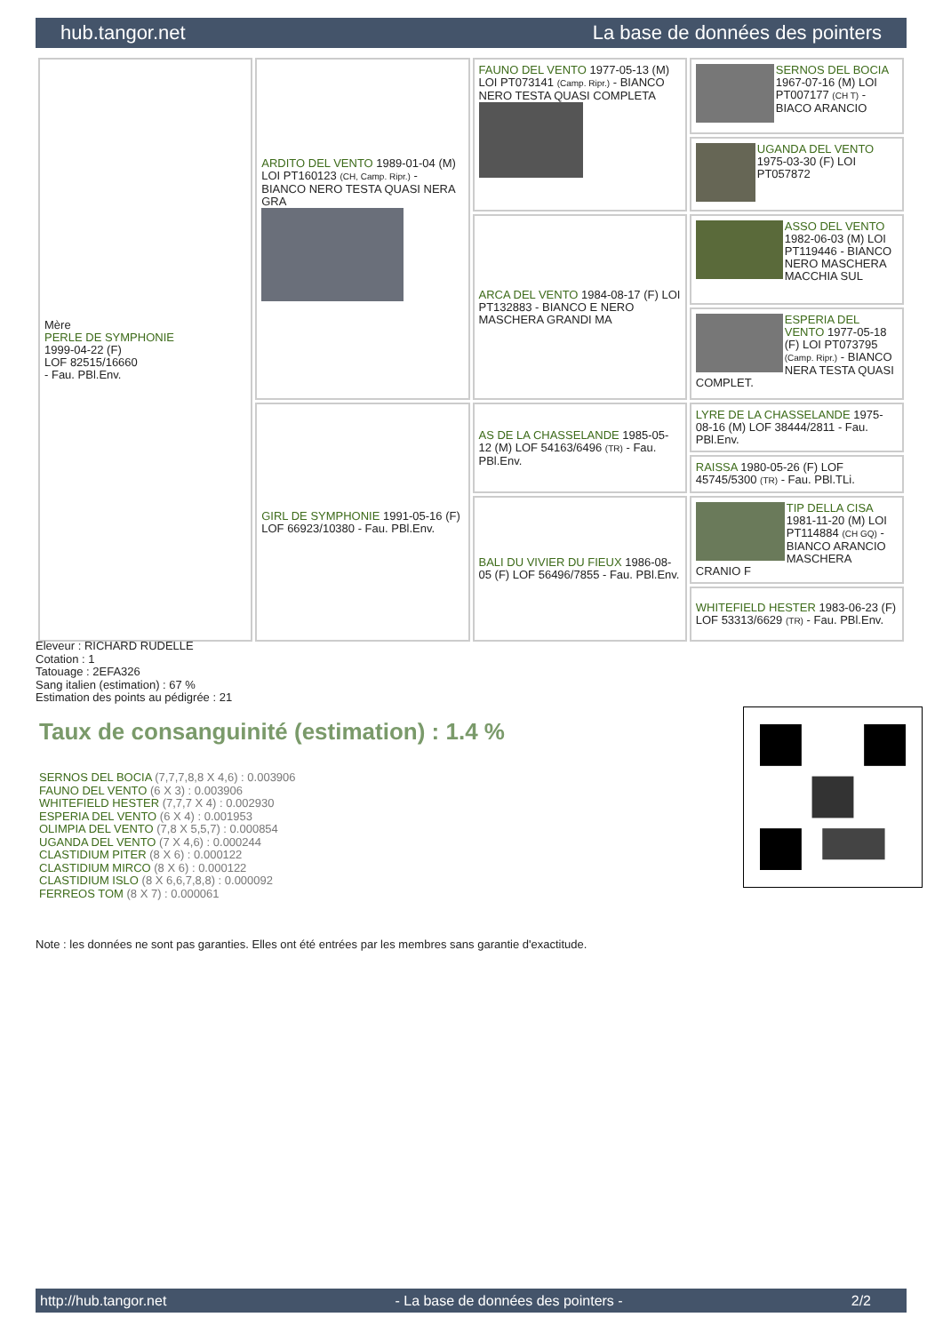hub.tangor.net La base de données des pointers
| Mère PERLE DE SYMPHONIE 1999-04-22 (F) LOF 82515/16660 - Fau. PBl.Env. | ARDITO DEL VENTO 1989-01-04 (M) LOI PT160123 (CH, Camp. Ripr.) - BIANCO NERO TESTA QUASI NERA GRA | FAUNO DEL VENTO 1977-05-13 (M) LOI PT073141 (Camp. Ripr.) - BIANCO NERO TESTA QUASI COMPLETA | SERNOS DEL BOCIA 1967-07-16 (M) LOI PT007177 (CH T) - BIACO ARANCIO |
| | | | UGANDA DEL VENTO 1975-03-30 (F) LOI PT057872 |
| | | ARCA DEL VENTO 1984-08-17 (F) LOI PT132883 - BIANCO E NERO MASCHERA GRANDI MA | ASSO DEL VENTO 1982-06-03 (M) LOI PT119446 - BIANCO NERO MASCHERA MACCHIA SUL |
| | | | ESPERIA DEL VENTO 1977-05-18 (F) LOI PT073795 (Camp. Ripr.) - BIANCO NERA TESTA QUASI COMPLET. |
| | GIRL DE SYMPHONIE 1991-05-16 (F) LOF 66923/10380 - Fau. PBl.Env. | AS DE LA CHASSELANDE 1985-05-12 (M) LOF 54163/6496 (TR) - Fau. PBl.Env. | LYRE DE LA CHASSELANDE 1975-08-16 (M) LOF 38444/2811 - Fau. PBl.Env. |
| | | | RAISSA 1980-05-26 (F) LOF 45745/5300 (TR) - Fau. PBl.TLi. |
| | | BALI DU VIVIER DU FIEUX 1986-08-05 (F) LOF 56496/7855 - Fau. PBl.Env. | TIP DELLA CISA 1981-11-20 (M) LOI PT114884 (CH GQ) - BIANCO ARANCIO MASCHERA CRANIO F |
| | | | WHITEFIELD HESTER 1983-06-23 (F) LOF 53313/6629 (TR) - Fau. PBl.Env. |
Eleveur : RICHARD RUDELLE
Cotation : 1
Tatouage : 2EFA326
Sang italien (estimation) : 67 %
Estimation des points au pédigrée : 21
Taux de consanguinité (estimation) : 1.4 %
SERNOS DEL BOCIA (7,7,7,8,8 X 4,6) : 0.003906
FAUNO DEL VENTO (6 X 3) : 0.003906
WHITEFIELD HESTER (7,7,7 X 4) : 0.002930
ESPERIA DEL VENTO (6 X 4) : 0.001953
OLIMPIA DEL VENTO (7,8 X 5,5,7) : 0.000854
UGANDA DEL VENTO (7 X 4,6) : 0.000244
CLASTIDIUM PITER (8 X 6) : 0.000122
CLASTIDIUM MIRCO (8 X 6) : 0.000122
CLASTIDIUM ISLO (8 X 6,6,7,8,8) : 0.000092
FERREOS TOM (8 X 7) : 0.000061
Note : les données ne sont pas garanties. Elles ont été entrées par les membres sans garantie d'exactitude.
http://hub.tangor.net - La base de données des pointers - 2/2